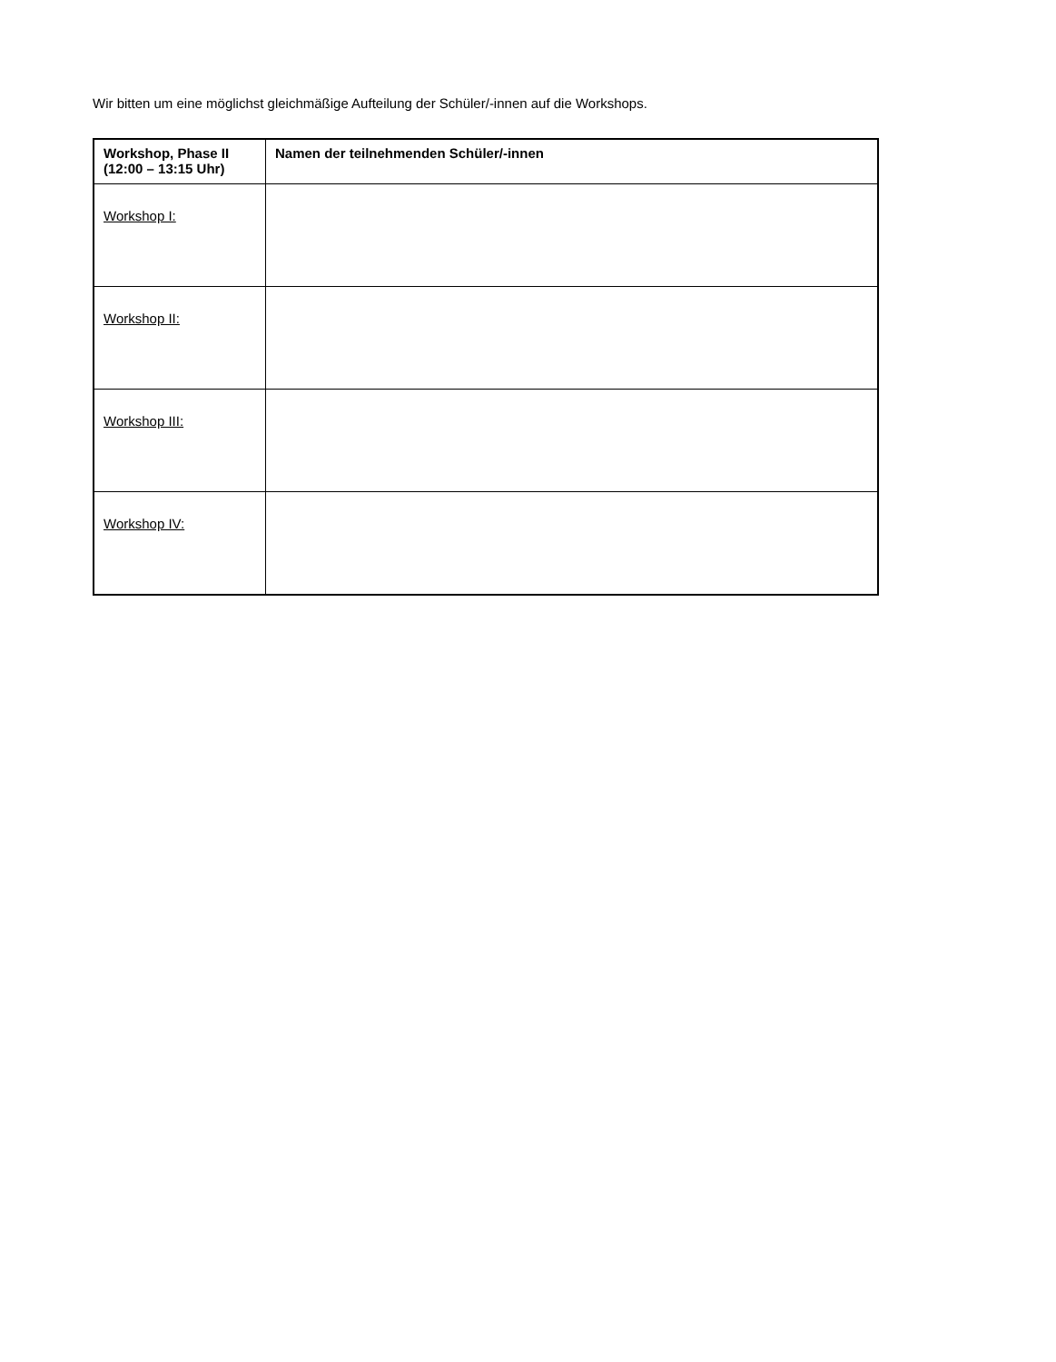Wir bitten um eine möglichst gleichmäßige Aufteilung der Schüler/-innen auf die Workshops.
| Workshop, Phase II (12:00 – 13:15 Uhr) | Namen der teilnehmenden Schüler/-innen |
| --- | --- |
| Workshop I: | |
| Workshop II: | |
| Workshop III: | |
| Workshop IV: | |